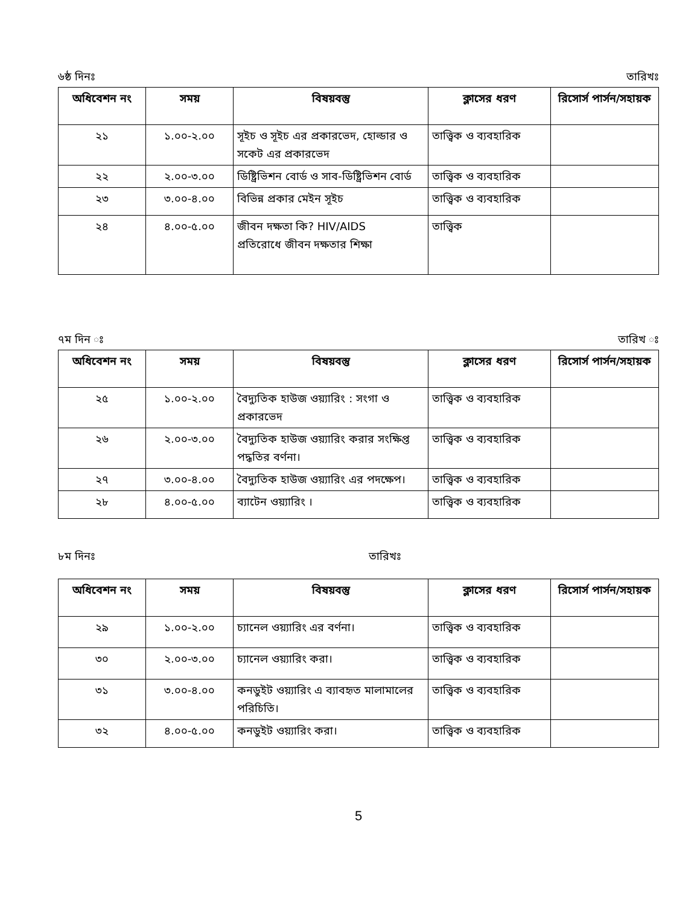৬ষ্ঠ দিনঃ তারিখঃ
| অধিবেশন নং | সময় | বিষয়বস্তু | ক্লাসের ধরণ | রিসোর্স পার্সন/সহায়ক |
| --- | --- | --- | --- | --- |
| ২১ | ১.০০-২.০০ | সূইচ ও সূইচ এর প্রকারভেদ, হোল্ডার ও সকেট এর প্রকারভেদ | তাত্ত্বিক ও ব্যবহারিক | |
| ২২ | ২.০০-৩.০০ | ডিষ্ট্রিভিশন বোর্ড ও সাব-ডিষ্ট্রিভিশন বোর্ড | তাত্ত্বিক ও ব্যবহারিক | |
| ২৩ | ৩.০০-৪.০০ | বিভিন্ন প্রকার মেইন সূইচ | তাত্ত্বিক ও ব্যবহারিক | |
| ২৪ | ৪.০০-৫.০০ | জীবন দক্ষতা কি? HIV/AIDS প্রতিরোধে জীবন দক্ষতার শিক্ষা | তাত্ত্বিক | |
৭ম দিন ঃ তারিখ ঃ
| অধিবেশন নং | সময় | বিষয়বস্তু | ক্লাসের ধরণ | রিসোর্স পার্সন/সহায়ক |
| --- | --- | --- | --- | --- |
| ২৫ | ১.০০-২.০০ | বৈদ্যুতিক হাউজ ওয়্যারিং : সংগা ও প্রকারভেদ | তাত্ত্বিক ও ব্যবহারিক | |
| ২৬ | ২.০০-৩.০০ | বৈদ্যুতিক হাউজ ওয়্যারিং করার সংক্ষিপ্ত পদ্ধতির বর্ণনা। | তাত্ত্বিক ও ব্যবহারিক | |
| ২৭ | ৩.০০-৪.০০ | বৈদ্যুতিক হাউজ ওয়্যারিং এর পদক্ষেপ। | তাত্ত্বিক ও ব্যবহারিক | |
| ২৮ | ৪.০০-৫.০০ | ব্যাটেন ওয়্যারিং । | তাত্ত্বিক ও ব্যবহারিক | |
৮ম দিনঃ তারিখঃ
| অধিবেশন নং | সময় | বিষয়বস্তু | ক্লাসের ধরণ | রিসোর্স পার্সন/সহায়ক |
| --- | --- | --- | --- | --- |
| ২৯ | ১.০০-২.০০ | চ্যানেল ওয়্যারিং এর বর্ণনা। | তাত্ত্বিক ও ব্যবহারিক | |
| ৩০ | ২.০০-৩.০০ | চ্যানেল ওয়্যারিং করা। | তাত্ত্বিক ও ব্যবহারিক | |
| ৩১ | ৩.০০-৪.০০ | কনডুইট ওয়্যারিং এ ব্যাবহৃত মালামালের পরিচিতি। | তাত্ত্বিক ও ব্যবহারিক | |
| ৩২ | ৪.০০-৫.০০ | কনডুইট ওয়্যারিং করা। | তাত্ত্বিক ও ব্যবহারিক | |
5